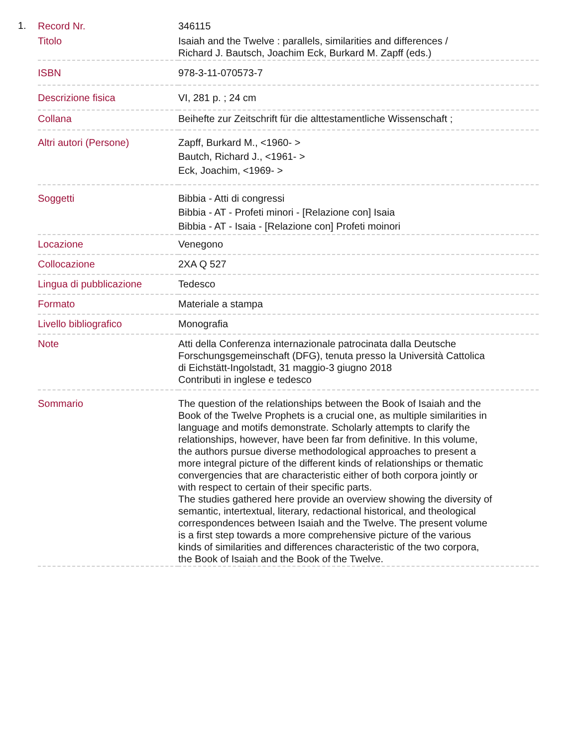1.
| Record Nr. | 346115 |
| Titolo | Isaiah and the Twelve : parallels, similarities and differences / Richard J. Bautsch, Joachim Eck, Burkard M. Zapff (eds.) |
| ISBN | 978-3-11-070573-7 |
| Descrizione fisica | VI, 281 p. ; 24 cm |
| Collana | Beihefte zur Zeitschrift für die alttestamentliche Wissenschaft ; |
| Altri autori (Persone) | Zapff, Burkard M., <1960- > Bautch, Richard J., <1961- > Eck, Joachim, <1969- > |
| Soggetti | Bibbia - Atti di congressi Bibbia - AT - Profeti minori - [Relazione con] Isaia Bibbia - AT - Isaia - [Relazione con] Profeti moinori |
| Locazione | Venegono |
| Collocazione | 2XA Q 527 |
| Lingua di pubblicazione | Tedesco |
| Formato | Materiale a stampa |
| Livello bibliografico | Monografia |
| Note | Atti della Conferenza internazionale patrocinata dalla Deutsche Forschungsgemeinschaft (DFG), tenuta presso la Università Cattolica di Eichstätt-Ingolstadt, 31 maggio-3 giugno 2018 Contributi in inglese e tedesco |
| Sommario | The question of the relationships between the Book of Isaiah and the Book of the Twelve Prophets is a crucial one, as multiple similarities in language and motifs demonstrate. Scholarly attempts to clarify the relationships, however, have been far from definitive. In this volume, the authors pursue diverse methodological approaches to present a more integral picture of the different kinds of relationships or thematic convergencies that are characteristic either of both corpora jointly or with respect to certain of their specific parts. The studies gathered here provide an overview showing the diversity of semantic, intertextual, literary, redactional historical, and theological correspondences between Isaiah and the Twelve. The present volume is a first step towards a more comprehensive picture of the various kinds of similarities and differences characteristic of the two corpora, the Book of Isaiah and the Book of the Twelve. |